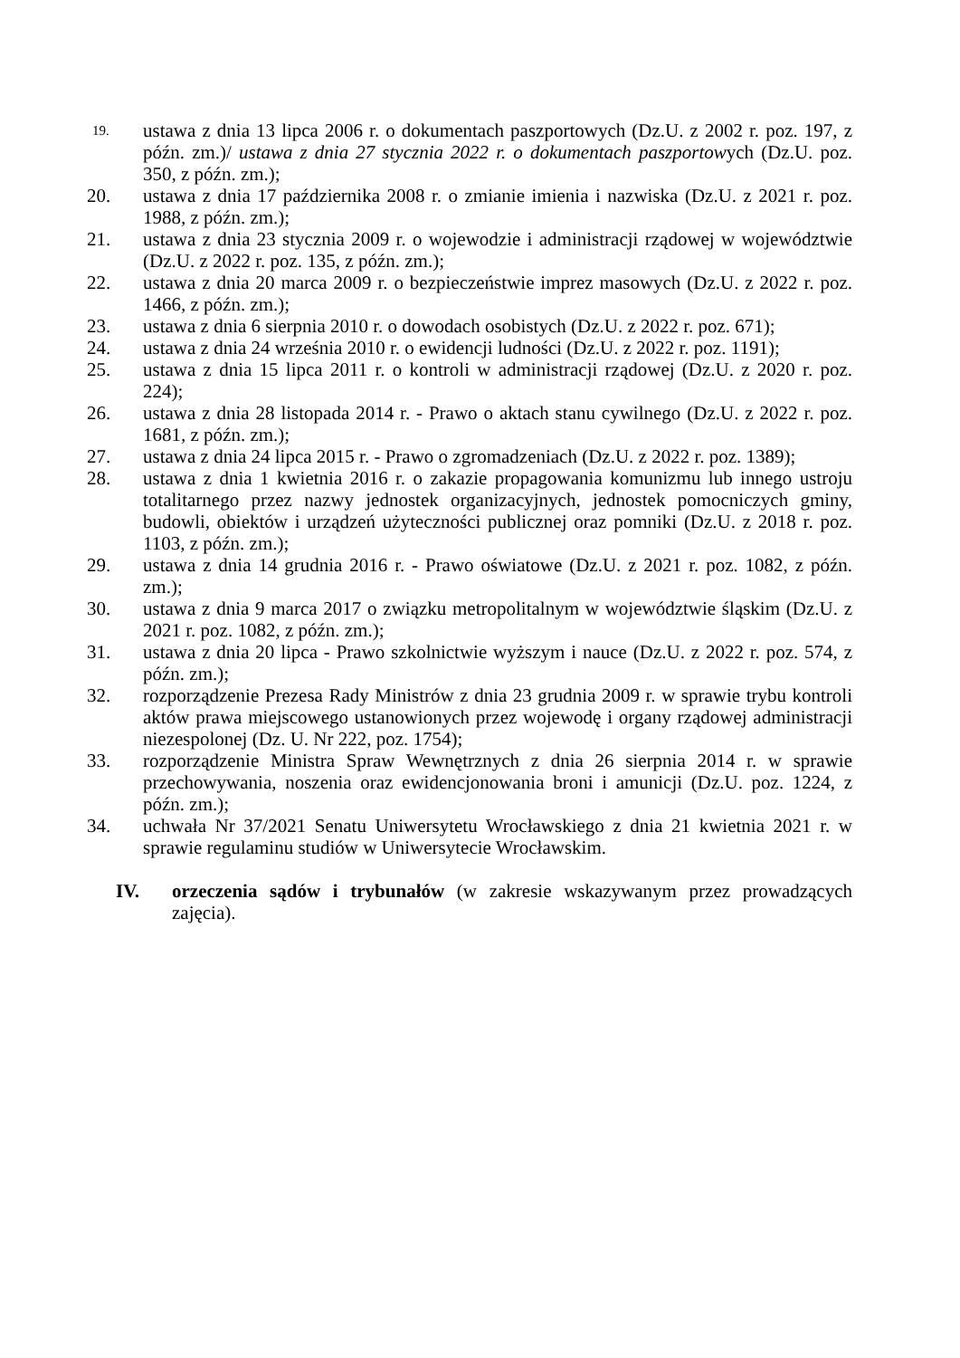19.
ustawa z dnia 13 lipca 2006 r. o dokumentach paszportowych (Dz.U. z 2002 r. poz. 197, z późn. zm.)/ ustawa z dnia 27 stycznia 2022 r. o dokumentach paszportowych (Dz.U. poz. 350, z późn. zm.);
20. ustawa z dnia 17 października 2008 r. o zmianie imienia i nazwiska (Dz.U. z 2021 r. poz. 1988, z późn. zm.);
21. ustawa z dnia 23 stycznia 2009 r. o wojewodzie i administracji rządowej w województwie (Dz.U. z 2022 r. poz. 135, z późn. zm.);
22. ustawa z dnia 20 marca 2009 r. o bezpieczeństwie imprez masowych (Dz.U. z 2022 r. poz. 1466, z późn. zm.);
23. ustawa z dnia 6 sierpnia 2010 r. o dowodach osobistych (Dz.U. z 2022 r. poz. 671);
24. ustawa z dnia 24 września 2010 r. o ewidencji ludności (Dz.U. z 2022 r. poz. 1191);
25. ustawa z dnia 15 lipca 2011 r. o kontroli w administracji rządowej (Dz.U. z 2020 r. poz. 224);
26. ustawa z dnia 28 listopada 2014 r. - Prawo o aktach stanu cywilnego (Dz.U. z 2022 r. poz. 1681, z późn. zm.);
27. ustawa z dnia 24 lipca 2015 r. - Prawo o zgromadzeniach (Dz.U. z 2022 r. poz. 1389);
28. ustawa z dnia 1 kwietnia 2016 r. o zakazie propagowania komunizmu lub innego ustroju totalitarnego przez nazwy jednostek organizacyjnych, jednostek pomocniczych gminy, budowli, obiektów i urządzeń użyteczności publicznej oraz pomniki (Dz.U. z 2018 r. poz. 1103, z późn. zm.);
29. ustawa z dnia 14 grudnia 2016 r. - Prawo oświatowe (Dz.U. z 2021 r. poz. 1082, z późn. zm.);
30. ustawa z dnia 9 marca 2017 o związku metropolitalnym w województwie śląskim (Dz.U. z 2021 r. poz. 1082, z późn. zm.);
31. ustawa z dnia 20 lipca - Prawo szkolnictwie wyższym i nauce (Dz.U. z 2022 r. poz. 574, z późn. zm.);
32. rozporządzenie Prezesa Rady Ministrów z dnia 23 grudnia 2009 r. w sprawie trybu kontroli aktów prawa miejscowego ustanowionych przez wojewodę i organy rządowej administracji niezespolonej (Dz. U. Nr 222, poz. 1754);
33. rozporządzenie Ministra Spraw Wewnętrznych z dnia 26 sierpnia 2014 r. w sprawie przechowywania, noszenia oraz ewidencjonowania broni i amunicji (Dz.U. poz. 1224, z późn. zm.);
34. uchwała Nr 37/2021 Senatu Uniwersytetu Wrocławskiego z dnia 21 kwietnia 2021 r. w sprawie regulaminu studiów w Uniwersytecie Wrocławskim.
IV. orzeczenia sądów i trybunałów (w zakresie wskazywanym przez prowadzących zajęcia).